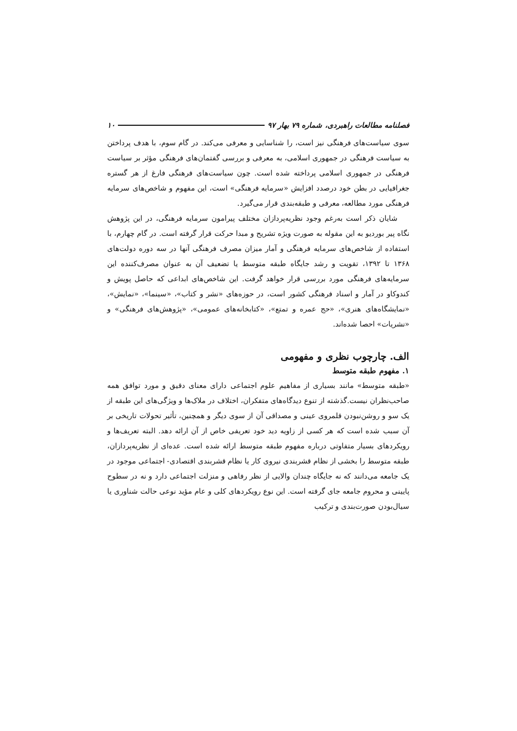فصلنامه مطالعات راهبردی، شماره ۷۹ بهار ۹۷ ۱۰
سوی سیاست‌های فرهنگی نیز است، را شناسایی و معرفی می‌کند. در گام سوم، با هدف پرداختن به سیاست فرهنگی در جمهوری اسلامی، به معرفی و بررسی گفتمان‌های فرهنگی مؤثر بر سیاست فرهنگی در جمهوری اسلامی پرداخته شده است. چون سیاست‌های فرهنگی فارغ از هر گستره جغرافیایی در بطن خود درصدد افزایش «سرمایه فرهنگی» است، این مفهوم و شاخص‌های سرمایه فرهنگی مورد مطالعه، معرفی و طبقه‌بندی قرار می‌گیرد.
شایان ذکر است به‌رغم وجود نظریه‌پردازان مختلف پیرامون سرمایه فرهنگی، در این پژوهش نگاه پیر بوردیو به این مقوله به صورت ویژه تشریح و مبدا حرکت قرار گرفته است. در گام چهارم، با استفاده از شاخص‌های سرمایه فرهنگی و آمار میزان مصرف فرهنگی آنها در سه دوره دولت‌های ۱۳۶۸ تا ۱۳۹۲، تقویت و رشد جایگاه طبقه متوسط یا تضعیف آن به عنوان مصرف‌کننده این سرمایه‌های فرهنگی مورد بررسی قرار خواهد گرفت. این شاخص‌های ابداعی که حاصل پویش و کندوکاو در آمار و اسناد فرهنگی کشور است، در حوزه‌های «نشر و کتاب»، «سینما»، «نمایش»، «نمایشگاه‌های هنری»، «حج عمره و تمتع»، «کتابخانه‌های عمومی»، «پژوهش‌های فرهنگی» و «نشریات» احصا شده‌اند.
الف. چارچوب نظری و مفهومی
۱. مفهوم طبقه متوسط
«طبقه متوسط» مانند بسیاری از مفاهیم علوم اجتماعی دارای معنای دقیق و مورد توافق همه صاحب‌نظران نیست.گذشته از تنوع دیدگاه‌های متفکران، اختلاف در ملاک‌ها و ویژگی‌های این طبقه از یک سو و روشن‌نبودن قلمروی عینی و مصداقی آن از سوی دیگر و همچنین، تأثیر تحولات تاریخی بر آن سبب شده است که هر کسی از زاویه دید خود تعریفی خاص از آن ارائه دهد. البته تعریف‌ها و رویکردهای بسیار متفاوتی درباره مفهوم طبقه متوسط ارائه شده است. عده‌ای از نظریه‌پردازان، طبقه متوسط را بخشی از نظام قشربندی نیروی کار یا نظام قشربندی اقتصادی- اجتماعی موجود در یک جامعه می‌دانند که نه جایگاه چندان والایی از نظر رفاهی و منزلت اجتماعی دارد و نه در سطوح پایینی و محروم جامعه جای گرفته است. این نوع رویکردهای کلی و عام مؤید نوعی حالت شناوری یا سیال‌بودن صورت‌بندی و ترکیب